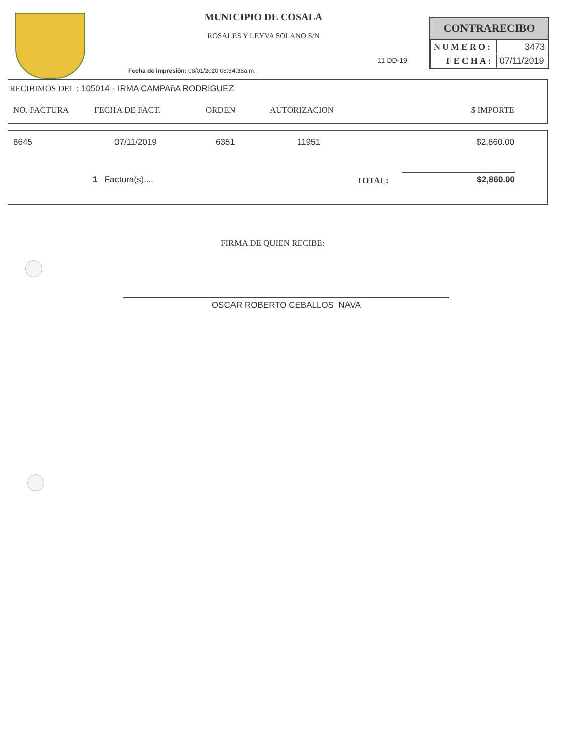MUNICIPIO DE COSALA
ROSALES Y LEYVA SOLANO S/N
Fecha de impresión: 08/01/2020 08:34:38a.m.
11 DD-19
CONTRARECIBO
| NUMERO: | 3473 |
| FECHA: | 07/11/2019 |
RECIBIMOS DEL : 105014 - IRMA CAMPAñA RODRIGUEZ
| NO. FACTURA | FECHA DE FACT. | ORDEN | AUTORIZACION | $ IMPORTE |
| --- | --- | --- | --- | --- |
| 8645 | 07/11/2019 | 6351 | 11951 | $2,860.00 |
1 Factura(s).... TOTAL: $2,860.00
FIRMA DE QUIEN RECIBE:
OSCAR ROBERTO CEBALLOS NAVA